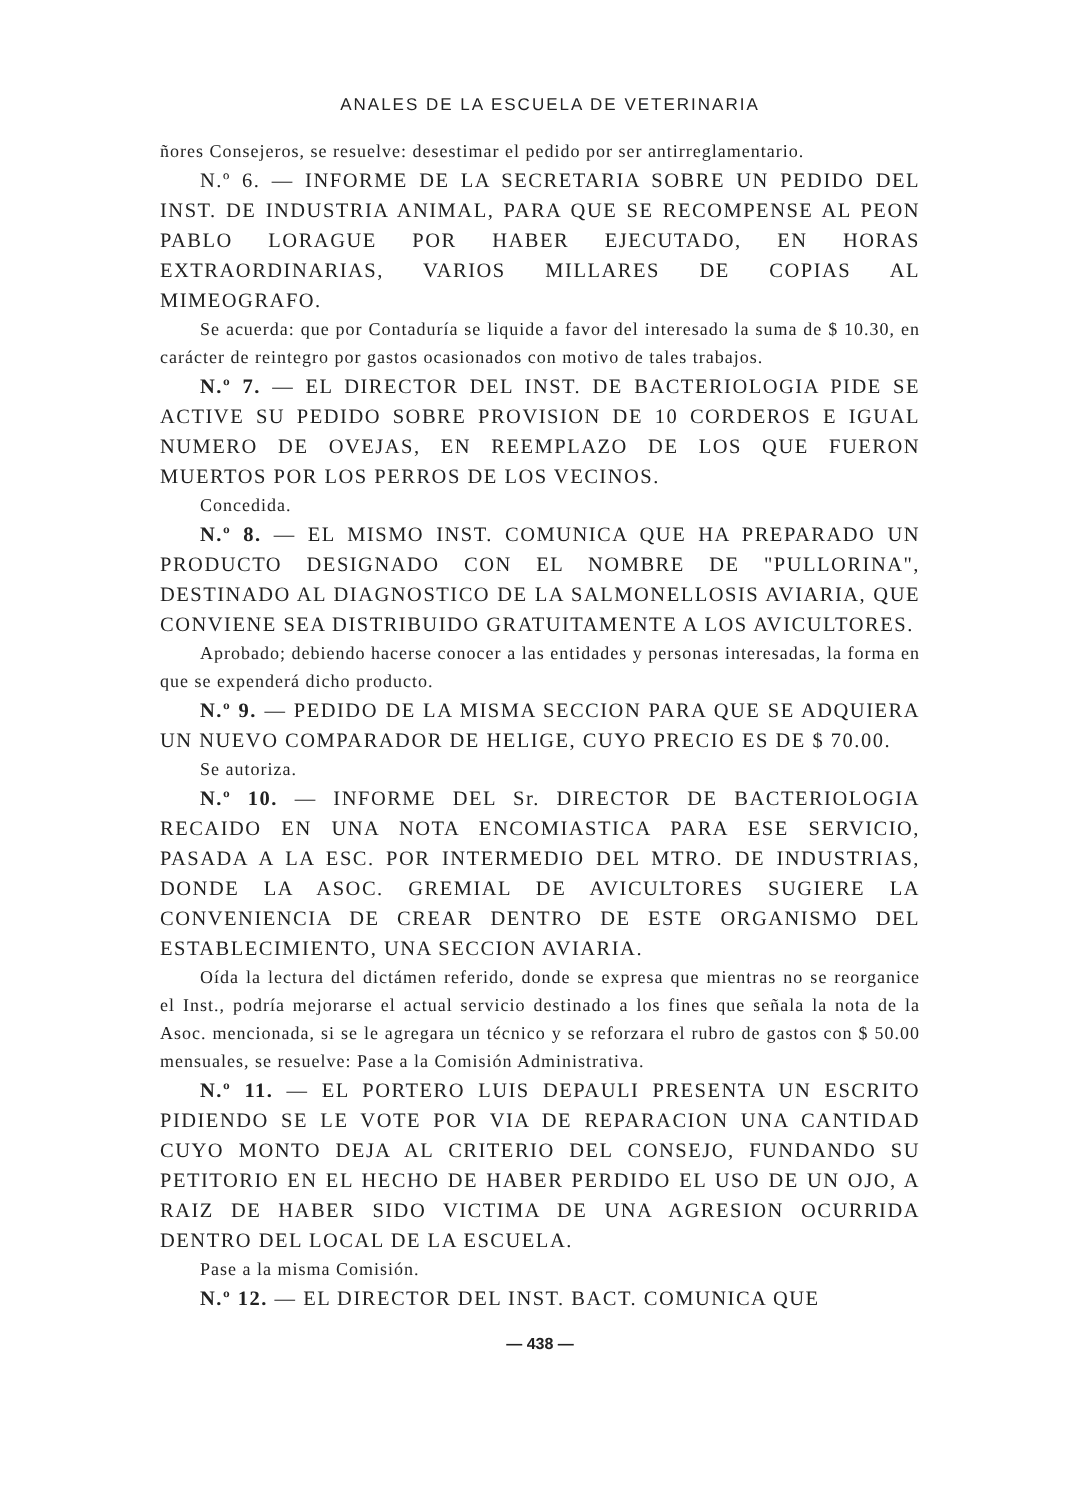ANALES DE LA ESCUELA DE VETERINARIA
ñores Consejeros, se resuelve: desestimar el pedido por ser antirreglamentario.
N.º 6. — INFORME DE LA SECRETARIA SOBRE UN PEDIDO DEL INST. DE INDUSTRIA ANIMAL, PARA QUE SE RECOMPENSE AL PEON PABLO LORAGUE POR HABER EJECUTADO, EN HORAS EXTRAORDINARIAS, VARIOS MILLARES DE COPIAS AL MIMEOGRAFO.
Se acuerda: que por Contaduría se liquide a favor del interesado la suma de $ 10.30, en carácter de reintegro por gastos ocasionados con motivo de tales trabajos.
N.º 7. — EL DIRECTOR DEL INST. DE BACTERIOLOGIA PIDE SE ACTIVE SU PEDIDO SOBRE PROVISION DE 10 CORDEROS E IGUAL NUMERO DE OVEJAS, EN REEMPLAZO DE LOS QUE FUERON MUERTOS POR LOS PERROS DE LOS VECINOS.
Concedida.
N.º 8. — EL MISMO INST. COMUNICA QUE HA PREPARADO UN PRODUCTO DESIGNADO CON EL NOMBRE DE "PULLORINA", DESTINADO AL DIAGNOSTICO DE LA SALMONELLOSIS AVIARIA, QUE CONVIENE SEA DISTRIBUIDO GRATUITAMENTE A LOS AVICULTORES.
Aprobado; debiendo hacerse conocer a las entidades y personas interesadas, la forma en que se expenderá dicho producto.
N.º 9. — PEDIDO DE LA MISMA SECCION PARA QUE SE ADQUIERA UN NUEVO COMPARADOR DE HELIGE, CUYO PRECIO ES DE $ 70.00.
Se autoriza.
N.º 10. — INFORME DEL Sr. DIRECTOR DE BACTERIOLOGIA RECAIDO EN UNA NOTA ENCOMIASTICA PARA ESE SERVICIO, PASADA A LA ESC. POR INTERMEDIO DEL MTRO. DE INDUSTRIAS, DONDE LA ASOC. GREMIAL DE AVICULTORES SUGIERE LA CONVENIENCIA DE CREAR DENTRO DE ESTE ORGANISMO DEL ESTABLECIMIENTO, UNA SECCION AVIARIA.
Oída la lectura del dictámen referido, donde se expresa que mientras no se reorganice el Inst., podría mejorarse el actual servicio destinado a los fines que señala la nota de la Asoc. mencionada, si se le agregara un técnico y se reforzara el rubro de gastos con $ 50.00 mensuales, se resuelve: Pase a la Comisión Administrativa.
N.º 11. — EL PORTERO LUIS DEPAULI PRESENTA UN ESCRITO PIDIENDO SE LE VOTE POR VIA DE REPARACION UNA CANTIDAD CUYO MONTO DEJA AL CRITERIO DEL CONSEJO, FUNDANDO SU PETITORIO EN EL HECHO DE HABER PERDIDO EL USO DE UN OJO, A RAIZ DE HABER SIDO VICTIMA DE UNA AGRESION OCURRIDA DENTRO DEL LOCAL DE LA ESCUELA.
Pase a la misma Comisión.
N.º 12. — EL DIRECTOR DEL INST. BACT. COMUNICA QUE
— 438 —